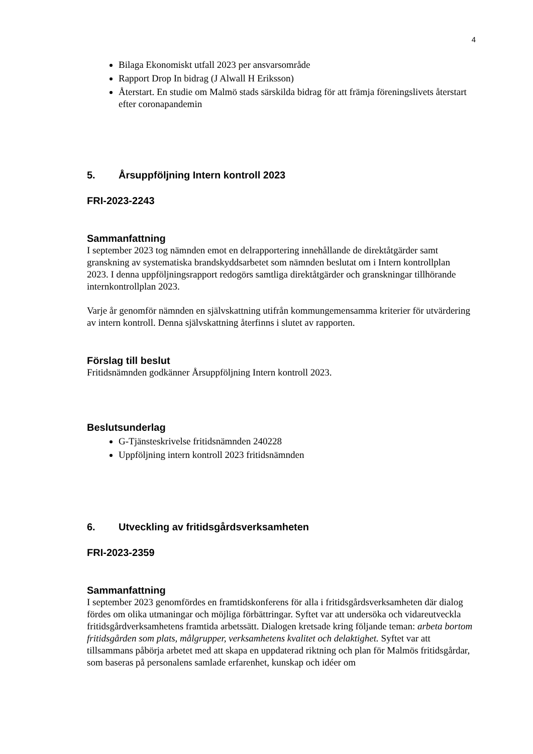4
Bilaga Ekonomiskt utfall 2023 per ansvarsområde
Rapport Drop In bidrag (J Alwall H Eriksson)
Återstart. En studie om Malmö stads särskilda bidrag för att främja föreningslivets återstart efter coronapandemin
5. Årsuppföljning Intern kontroll 2023
FRI-2023-2243
Sammanfattning
I september 2023 tog nämnden emot en delrapportering innehållande de direktåtgärder samt granskning av systematiska brandskyddsarbetet som nämnden beslutat om i Intern kontrollplan 2023. I denna uppföljningsrapport redogörs samtliga direktåtgärder och granskningar tillhörande internkontrollplan 2023.
Varje år genomför nämnden en självskattning utifrån kommungemensamma kriterier för utvärdering av intern kontroll. Denna självskattning återfinns i slutet av rapporten.
Förslag till beslut
Fritidsnämnden godkänner Årsuppföljning Intern kontroll 2023.
Beslutsunderlag
G-Tjänsteskrivelse fritidsnämnden 240228
Uppföljning intern kontroll 2023 fritidsnämnden
6. Utveckling av fritidsgårdsverksamheten
FRI-2023-2359
Sammanfattning
I september 2023 genomfördes en framtidskonferens för alla i fritidsgårdsverksamheten där dialog fördes om olika utmaningar och möjliga förbättringar. Syftet var att undersöka och vidareutveckla fritidsgårdverksamhetens framtida arbetssätt. Dialogen kretsade kring följande teman: arbeta bortom fritidsgården som plats, målgrupper, verksamhetens kvalitet och delaktighet. Syftet var att tillsammans påbörja arbetet med att skapa en uppdaterad riktning och plan för Malmös fritidsgårdar, som baseras på personalens samlade erfarenhet, kunskap och idéer om